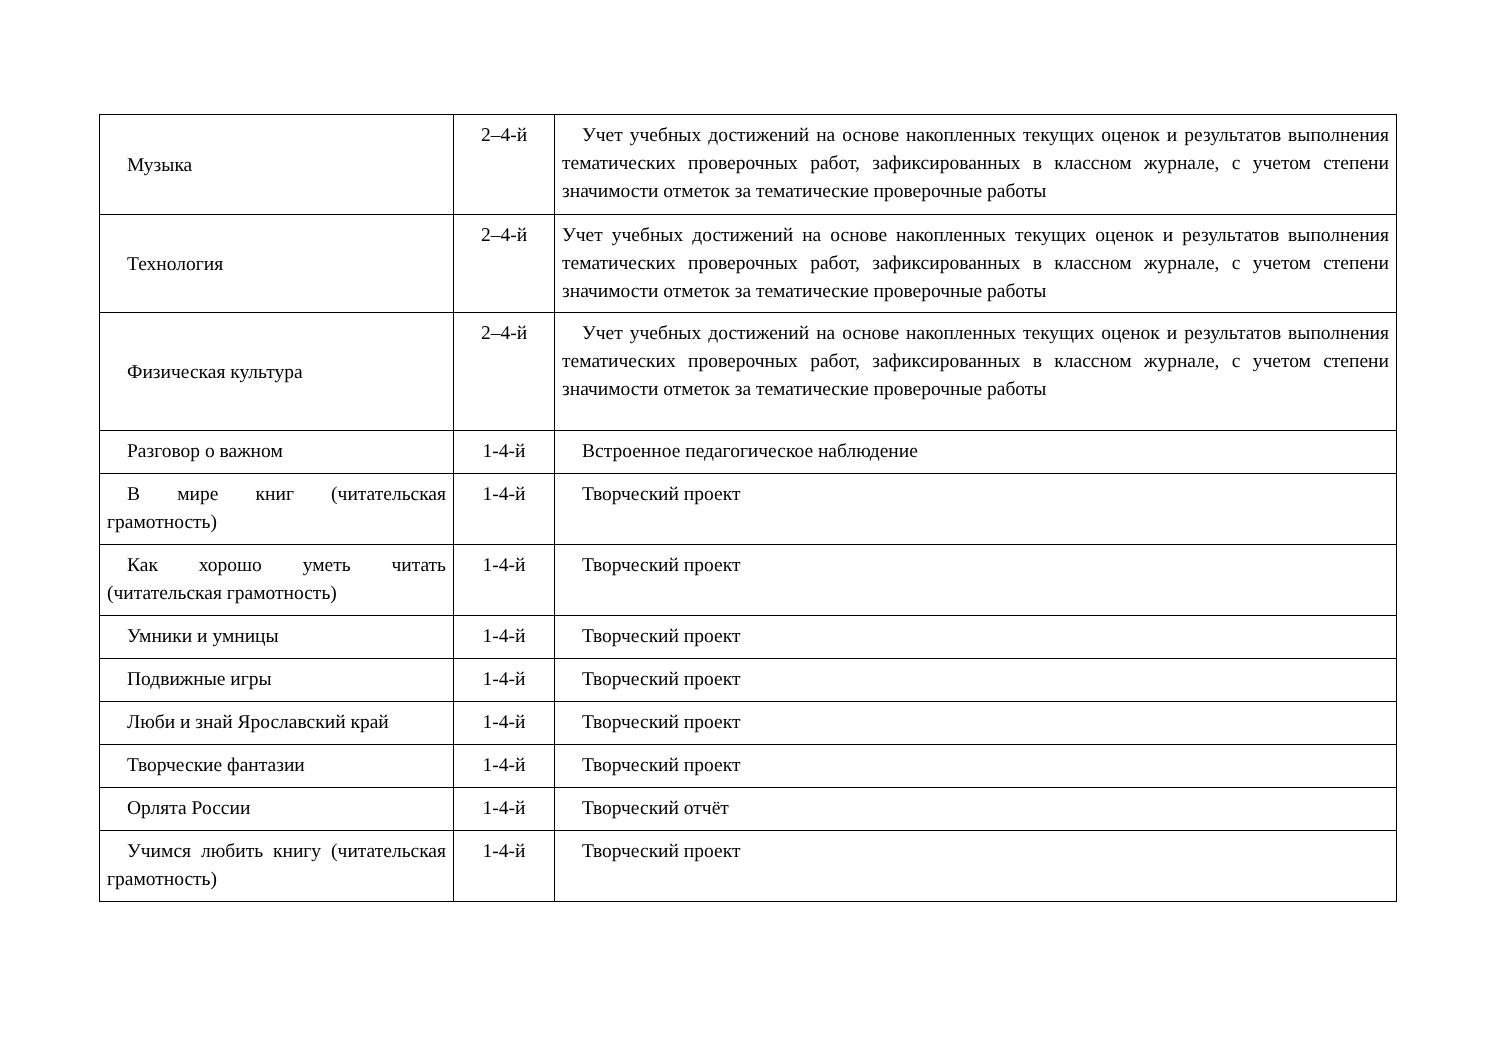| Музыка | 2–4-й | Учет учебных достижений на основе накопленных текущих оценок и результатов выполнения тематических проверочных работ, зафиксированных в классном журнале, с учетом степени значимости отметок за тематические проверочные работы |
| Технология | 2–4-й | Учет учебных достижений на основе накопленных текущих оценок и результатов выполнения тематических проверочных работ, зафиксированных в классном журнале, с учетом степени значимости отметок за тематические проверочные работы |
| Физическая культура | 2–4-й | Учет учебных достижений на основе накопленных текущих оценок и результатов выполнения тематических проверочных работ, зафиксированных в классном журнале, с учетом степени значимости отметок за тематические проверочные работы |
| Разговор о важном | 1-4-й | Встроенное педагогическое наблюдение |
| В мире книг (читательская грамотность) | 1-4-й | Творческий проект |
| Как хорошо уметь читать (читательская грамотность) | 1-4-й | Творческий проект |
| Умники и умницы | 1-4-й | Творческий проект |
| Подвижные игры | 1-4-й | Творческий проект |
| Люби и знай Ярославский край | 1-4-й | Творческий проект |
| Творческие фантазии | 1-4-й | Творческий проект |
| Орлята России | 1-4-й | Творческий отчёт |
| Учимся любить книгу (читательская грамотность) | 1-4-й | Творческий проект |